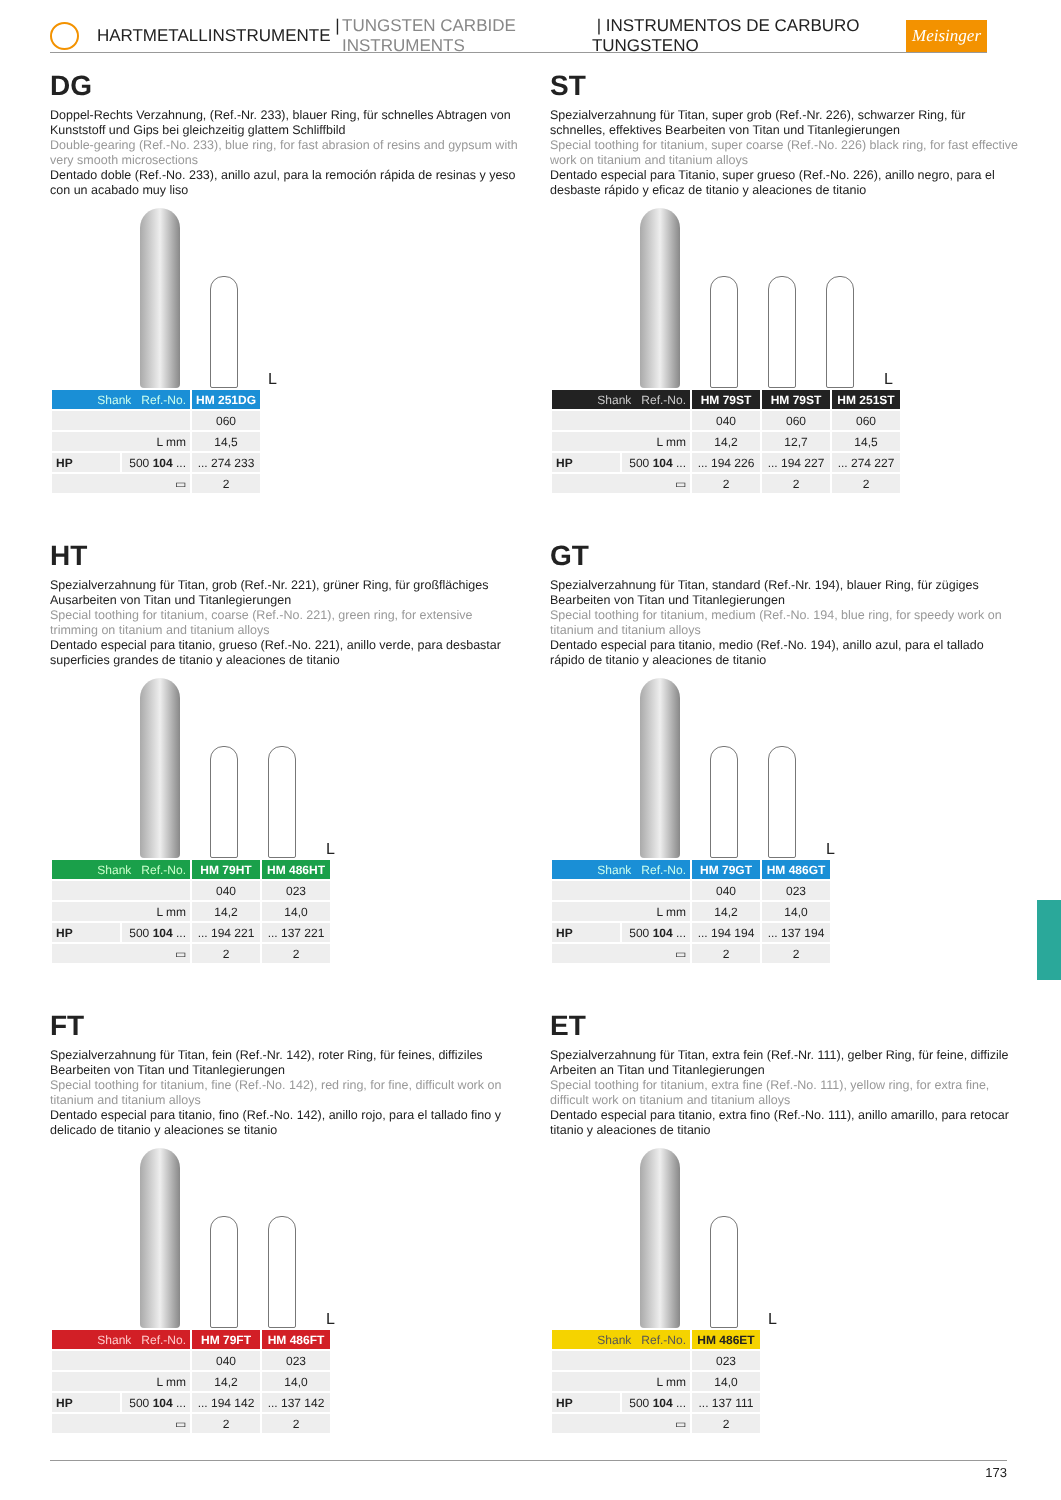HARTMETALLINSTRUMENTE | TUNGSTEN CARBIDE INSTRUMENTS | INSTRUMENTOS DE CARBURO TUNGSTENO Meisinger
DG
Doppel-Rechts Verzahnung, (Ref.-Nr. 233), blauer Ring, für schnelles Abtragen von Kunststoff und Gips bei gleichzeitig glattem Schliffbild
Double-gearing (Ref.-No. 233), blue ring, for fast abrasion of resins and gypsum with very smooth microsections
Dentado doble (Ref.-No. 233), anillo azul, para la remoción rápida de resinas y yeso con un acabado muy liso
L
| Shank Ref.-No. | | HM 251DG |
| | | 060 |
| L mm | | 14,5 |
| HP | 500 104 ... | ... 274 233 |
| ▭ | | 2 |
ST
Spezialverzahnung für Titan, super grob (Ref.-Nr. 226), schwarzer Ring, für schnelles, effektives Bearbeiten von Titan und Titanlegierungen
Special toothing for titanium, super coarse (Ref.-No. 226) black ring, for fast effective work on titanium and titanium alloys
Dentado especial para Titanio, super grueso (Ref.-No. 226), anillo negro, para el desbaste rápido y eficaz de titanio y aleaciones de titanio
L
| Shank Ref.-No. | | HM 79ST | HM 79ST | HM 251ST |
| | | 040 | 060 | 060 |
| L mm | | 14,2 | 12,7 | 14,5 |
| HP | 500 104 ... | ... 194 226 | ... 194 227 | ... 274 227 |
| ▭ | | 2 | 2 | 2 |
HT
Spezialverzahnung für Titan, grob (Ref.-Nr. 221), grüner Ring, für großflächiges Ausarbeiten von Titan und Titanlegierungen
Special toothing for titanium, coarse (Ref.-No. 221), green ring, for extensive trimming on titanium and titanium alloys
Dentado especial para titanio, grueso (Ref.-No. 221), anillo verde, para desbastar superficies grandes de titanio y aleaciones de titanio
L
| Shank Ref.-No. | | HM 79HT | HM 486HT |
| | | 040 | 023 |
| L mm | | 14,2 | 14,0 |
| HP | 500 104 ... | ... 194 221 | ... 137 221 |
| ▭ | | 2 | 2 |
GT
Spezialverzahnung für Titan, standard (Ref.-Nr. 194), blauer Ring, für zügiges Bearbeiten von Titan und Titanlegierungen
Special toothing for titanium, medium (Ref.-No. 194, blue ring, for speedy work on titanium and titanium alloys
Dentado especial para titanio, medio (Ref.-No. 194), anillo azul, para el tallado rápido de titanio y aleaciones de titanio
L
| Shank Ref.-No. | | HM 79GT | HM 486GT |
| | | 040 | 023 |
| L mm | | 14,2 | 14,0 |
| HP | 500 104 ... | ... 194 194 | ... 137 194 |
| ▭ | | 2 | 2 |
FT
Spezialverzahnung für Titan, fein (Ref.-Nr. 142), roter Ring, für feines, diffiziles Bearbeiten von Titan und Titanlegierungen
Special toothing for titanium, fine (Ref.-No. 142), red ring, for fine, difficult work on titanium and titanium alloys
Dentado especial para titanio, fino (Ref.-No. 142), anillo rojo, para el tallado fino y delicado de titanio y aleaciones se titanio
L
| Shank Ref.-No. | | HM 79FT | HM 486FT |
| | | 040 | 023 |
| L mm | | 14,2 | 14,0 |
| HP | 500 104 ... | ... 194 142 | ... 137 142 |
| ▭ | | 2 | 2 |
ET
Spezialverzahnung für Titan, extra fein (Ref.-Nr. 111), gelber Ring, für feine, diffizile Arbeiten an Titan und Titanlegierungen
Special toothing for titanium, extra fine (Ref.-No. 111), yellow ring, for extra fine, difficult work on titanium and titanium alloys
Dentado especial para titanio, extra fino (Ref.-No. 111), anillo amarillo, para retocar titanio y aleaciones de titanio
L
| Shank Ref.-No. | | HM 486ET |
| | | 023 |
| L mm | | 14,0 |
| HP | 500 104 ... | ... 137 111 |
| ▭ | | 2 |
173